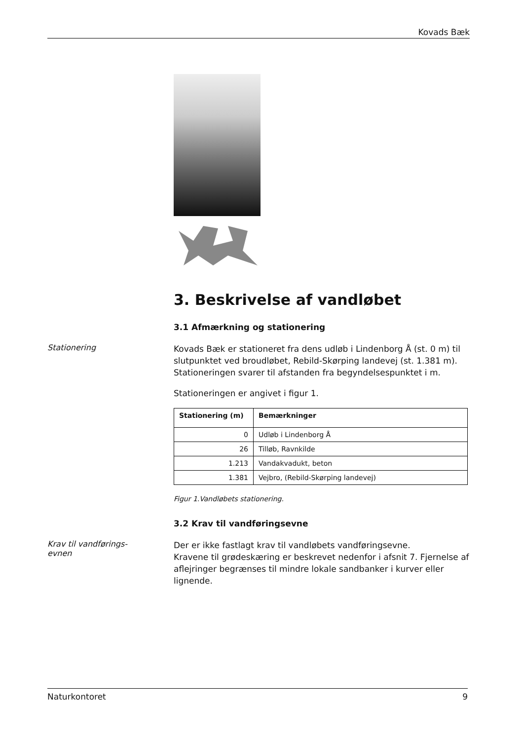Kovads Bæk
3. Beskrivelse af vandløbet
3.1 Afmærkning og stationering
Stationering
Kovads Bæk er stationeret fra dens udløb i Lindenborg Å (st. 0 m) til slutpunktet ved broudløbet, Rebild-Skørping landevej (st. 1.381 m). Stationeringen svarer til afstanden fra begyndelsespunktet i m.
Stationeringen er angivet i figur 1.
| Stationering (m) | Bemærkninger |
| --- | --- |
| 0 | Udløb i Lindenborg Å |
| 26 | Tilløb, Ravnkilde |
| 1.213 | Vandakvadukt, beton |
| 1.381 | Vejbro, (Rebild-Skørping landevej) |
Figur 1.Vandløbets stationering.
3.2 Krav til vandføringsevne
Krav til vandførings-
evnen
Der er ikke fastlagt krav til vandløbets vandføringsevne.
Kravene til grødeskæring er beskrevet nedenfor i afsnit 7. Fjernelse af aflejringer begrænses til mindre lokale sandbanker i kurver eller lignende.
Naturkontoret 9